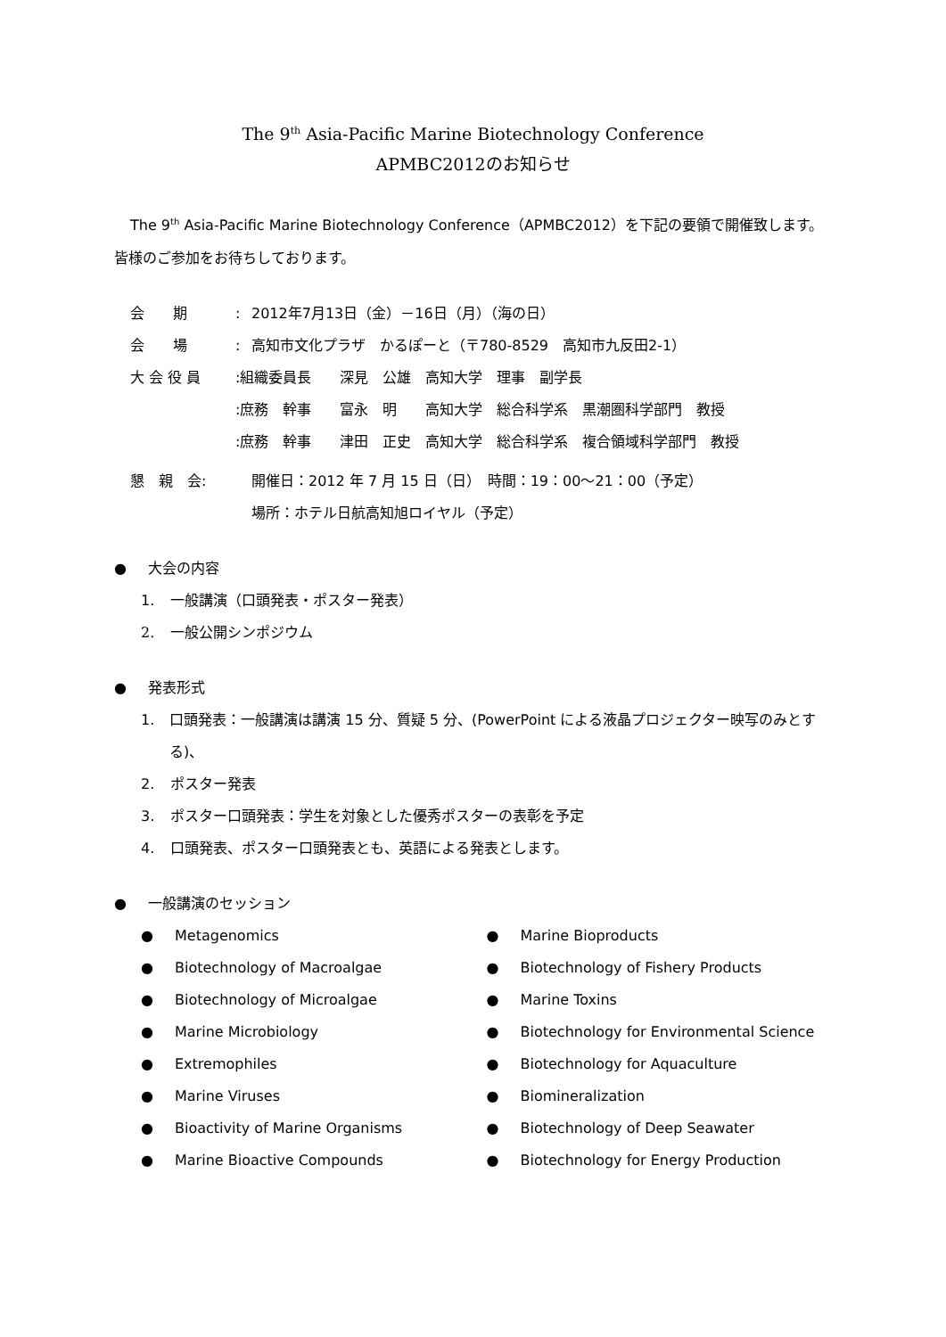The 9<sup>th</sup> Asia-Pacific Marine Biotechnology Conference
APMBC2012のお知らせ
The 9<sup>th</sup> Asia-Pacific Marine Biotechnology Conference（APMBC2012）を下記の要領で開催致します。皆様のご参加をお待ちしております。
会　　期: 2012年7月13日（金）－16日（月）（海の日）
会　　場: 高知市文化プラザ　かるぽーと（〒780-8529　高知市九反田2-1）
大 会 役 員:組織委員長　　深見　公雄　高知大学　理事　副学長
:庶務　幹事　　富永　明　　高知大学　総合科学系　黒潮圏科学部門　教授
:庶務　幹事　　津田　正史　高知大学　総合科学系　複合領域科学部門　教授
懇　親　会: 開催日：2012 年 7 月 15 日（日）　時間：19：00～21：00（予定）
場所：ホテル日航高知旭ロイヤル（予定）
● 大会の内容
1. 一般講演（口頭発表・ポスター発表）
2. 一般公開シンポジウム
● 発表形式
1. 口頭発表：一般講演は講演 15 分、質疑 5 分、(PowerPoint による液晶プロジェクター映写のみとする)、
2. ポスター発表
3. ポスター口頭発表：学生を対象とした優秀ポスターの表彰を予定
4. 口頭発表、ポスター口頭発表とも、英語による発表とします。
● 一般講演のセッション
● Metagenomics
● Biotechnology of Macroalgae
● Biotechnology of Microalgae
● Marine Microbiology
● Extremophiles
● Marine Viruses
● Bioactivity of Marine Organisms
● Marine Bioactive Compounds
● Marine Bioproducts
● Biotechnology of Fishery Products
● Marine Toxins
● Biotechnology for Environmental Science
● Biotechnology for Aquaculture
● Biomineralization
● Biotechnology of Deep Seawater
● Biotechnology for Energy Production